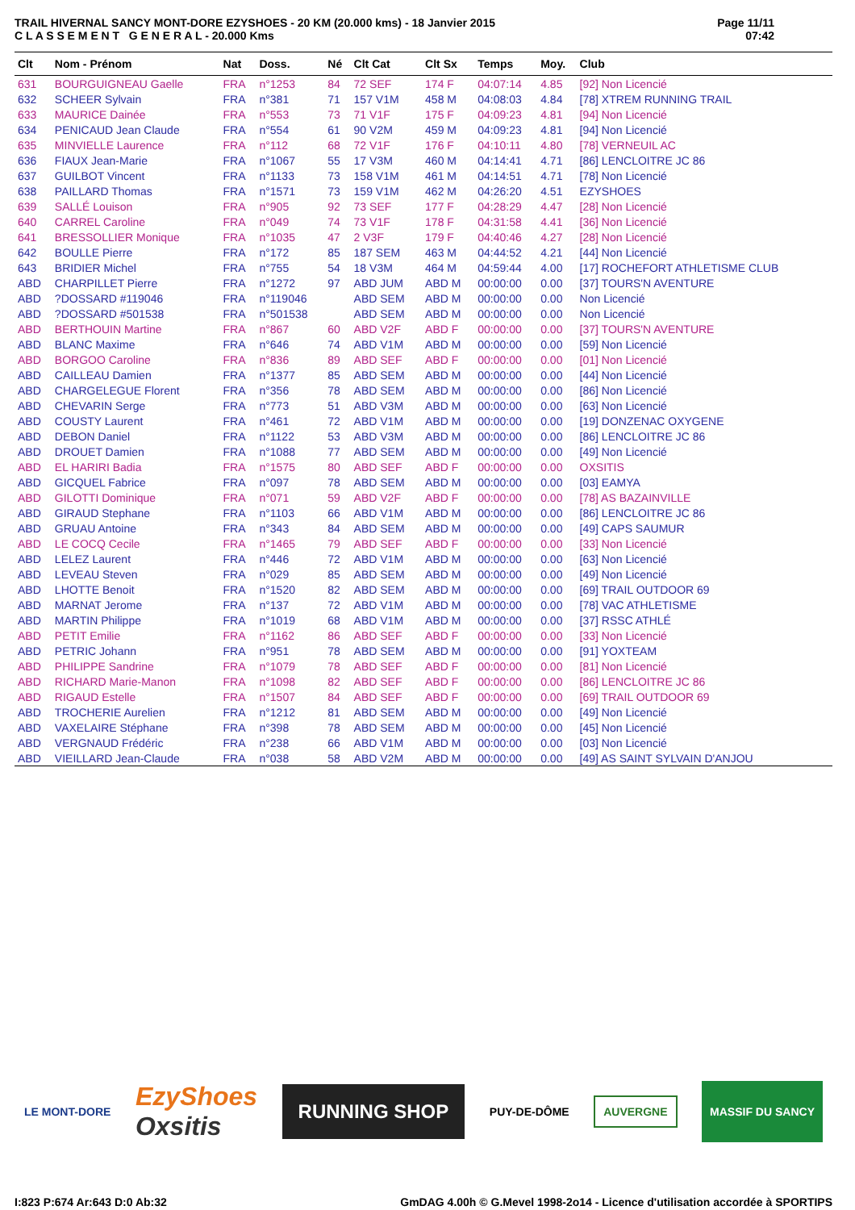TRAIL HIVERNAL SANCY MONT-DORE EZYSHOES - 20 KM (20.000 kms) - 18 Janvier 2015
C L A S S E M E N T G E N E R A L - 20.000 Kms
Page 11/11
07:42
| Clt | Nom - Prénom | Nat | Doss. | Né | Clt Cat | Clt Sx | Temps | Moy. | Club |
| --- | --- | --- | --- | --- | --- | --- | --- | --- | --- |
| 631 | BOURGUIGNEAU Gaelle | FRA | n°1253 | 84 | 72 SEF | 174 F | 04:07:14 | 4.85 | [92] Non Licencié |
| 632 | SCHEER Sylvain | FRA | n°381 | 71 | 157 V1M | 458 M | 04:08:03 | 4.84 | [78] XTREM RUNNING TRAIL |
| 633 | MAURICE Dainée | FRA | n°553 | 73 | 71 V1F | 175 F | 04:09:23 | 4.81 | [94] Non Licencié |
| 634 | PENICAUD Jean Claude | FRA | n°554 | 61 | 90 V2M | 459 M | 04:09:23 | 4.81 | [94] Non Licencié |
| 635 | MINVIELLE Laurence | FRA | n°112 | 68 | 72 V1F | 176 F | 04:10:11 | 4.80 | [78] VERNEUIL AC |
| 636 | FIAUX Jean-Marie | FRA | n°1067 | 55 | 17 V3M | 460 M | 04:14:41 | 4.71 | [86] LENCLOITRE JC 86 |
| 637 | GUILBOT Vincent | FRA | n°1133 | 73 | 158 V1M | 461 M | 04:14:51 | 4.71 | [78] Non Licencié |
| 638 | PAILLARD Thomas | FRA | n°1571 | 73 | 159 V1M | 462 M | 04:26:20 | 4.51 | EZYSHOES |
| 639 | SALLÉ Louison | FRA | n°905 | 92 | 73 SEF | 177 F | 04:28:29 | 4.47 | [28] Non Licencié |
| 640 | CARREL Caroline | FRA | n°049 | 74 | 73 V1F | 178 F | 04:31:58 | 4.41 | [36] Non Licencié |
| 641 | BRESSOLLIER Monique | FRA | n°1035 | 47 | 2 V3F | 179 F | 04:40:46 | 4.27 | [28] Non Licencié |
| 642 | BOULLE Pierre | FRA | n°172 | 85 | 187 SEM | 463 M | 04:44:52 | 4.21 | [44] Non Licencié |
| 643 | BRIDIER Michel | FRA | n°755 | 54 | 18 V3M | 464 M | 04:59:44 | 4.00 | [17] ROCHEFORT ATHLETISME CLUB |
| ABD | CHARPILLET Pierre | FRA | n°1272 | 97 | ABD JUM | ABD M | 00:00:00 | 0.00 | [37] TOURS'N AVENTURE |
| ABD | ?DOSSARD #119046 | FRA | n°119046 | | ABD SEM | ABD M | 00:00:00 | 0.00 | Non Licencié |
| ABD | ?DOSSARD #501538 | FRA | n°501538 | | ABD SEM | ABD M | 00:00:00 | 0.00 | Non Licencié |
| ABD | BERTHOUIN Martine | FRA | n°867 | 60 | ABD V2F | ABD F | 00:00:00 | 0.00 | [37] TOURS'N AVENTURE |
| ABD | BLANC Maxime | FRA | n°646 | 74 | ABD V1M | ABD M | 00:00:00 | 0.00 | [59] Non Licencié |
| ABD | BORGOO Caroline | FRA | n°836 | 89 | ABD SEF | ABD F | 00:00:00 | 0.00 | [01] Non Licencié |
| ABD | CAILLEAU Damien | FRA | n°1377 | 85 | ABD SEM | ABD M | 00:00:00 | 0.00 | [44] Non Licencié |
| ABD | CHARGELEGUE Florent | FRA | n°356 | 78 | ABD SEM | ABD M | 00:00:00 | 0.00 | [86] Non Licencié |
| ABD | CHEVARIN Serge | FRA | n°773 | 51 | ABD V3M | ABD M | 00:00:00 | 0.00 | [63] Non Licencié |
| ABD | COUSTY Laurent | FRA | n°461 | 72 | ABD V1M | ABD M | 00:00:00 | 0.00 | [19] DONZENAC OXYGENE |
| ABD | DEBON Daniel | FRA | n°1122 | 53 | ABD V3M | ABD M | 00:00:00 | 0.00 | [86] LENCLOITRE JC 86 |
| ABD | DROUET Damien | FRA | n°1088 | 77 | ABD SEM | ABD M | 00:00:00 | 0.00 | [49] Non Licencié |
| ABD | EL HARIRI Badia | FRA | n°1575 | 80 | ABD SEF | ABD F | 00:00:00 | 0.00 | OXSITIS |
| ABD | GICQUEL Fabrice | FRA | n°097 | 78 | ABD SEM | ABD M | 00:00:00 | 0.00 | [03] EAMYA |
| ABD | GILOTTI Dominique | FRA | n°071 | 59 | ABD V2F | ABD F | 00:00:00 | 0.00 | [78] AS BAZAINVILLE |
| ABD | GIRAUD Stephane | FRA | n°1103 | 66 | ABD V1M | ABD M | 00:00:00 | 0.00 | [86] LENCLOITRE JC 86 |
| ABD | GRUAU Antoine | FRA | n°343 | 84 | ABD SEM | ABD M | 00:00:00 | 0.00 | [49] CAPS SAUMUR |
| ABD | LE COCQ Cecile | FRA | n°1465 | 79 | ABD SEF | ABD F | 00:00:00 | 0.00 | [33] Non Licencié |
| ABD | LELEZ Laurent | FRA | n°446 | 72 | ABD V1M | ABD M | 00:00:00 | 0.00 | [63] Non Licencié |
| ABD | LEVEAU Steven | FRA | n°029 | 85 | ABD SEM | ABD M | 00:00:00 | 0.00 | [49] Non Licencié |
| ABD | LHOTTE Benoit | FRA | n°1520 | 82 | ABD SEM | ABD M | 00:00:00 | 0.00 | [69] TRAIL OUTDOOR 69 |
| ABD | MARNAT Jerome | FRA | n°137 | 72 | ABD V1M | ABD M | 00:00:00 | 0.00 | [78] VAC ATHLETISME |
| ABD | MARTIN Philippe | FRA | n°1019 | 68 | ABD V1M | ABD M | 00:00:00 | 0.00 | [37] RSSC ATHLÉ |
| ABD | PETIT Emilie | FRA | n°1162 | 86 | ABD SEF | ABD F | 00:00:00 | 0.00 | [33] Non Licencié |
| ABD | PETRIC Johann | FRA | n°951 | 78 | ABD SEM | ABD M | 00:00:00 | 0.00 | [91] YOXTEAM |
| ABD | PHILIPPE Sandrine | FRA | n°1079 | 78 | ABD SEF | ABD F | 00:00:00 | 0.00 | [81] Non Licencié |
| ABD | RICHARD Marie-Manon | FRA | n°1098 | 82 | ABD SEF | ABD F | 00:00:00 | 0.00 | [86] LENCLOITRE JC 86 |
| ABD | RIGAUD Estelle | FRA | n°1507 | 84 | ABD SEF | ABD F | 00:00:00 | 0.00 | [69] TRAIL OUTDOOR 69 |
| ABD | TROCHERIE Aurelien | FRA | n°1212 | 81 | ABD SEM | ABD M | 00:00:00 | 0.00 | [49] Non Licencié |
| ABD | VAXELAIRE Stéphane | FRA | n°398 | 78 | ABD SEM | ABD M | 00:00:00 | 0.00 | [45] Non Licencié |
| ABD | VERGNAUD Frédéric | FRA | n°238 | 66 | ABD V1M | ABD M | 00:00:00 | 0.00 | [03] Non Licencié |
| ABD | VIEILLARD Jean-Claude | FRA | n°038 | 58 | ABD V2M | ABD M | 00:00:00 | 0.00 | [49] AS SAINT SYLVAIN D'ANJOU |
LE MONT-DORE
EzyShoes
Oxsitis
RUNNING SHOP
PUY-DE-DÔME
AUVERGNE
MASSIF DU SANCY
I:823 P:674 Ar:643 D:0 Ab:32 GmDAG 4.00h © G.Mevel 1998-2o14 - Licence d'utilisation accordée à SPORTIPS